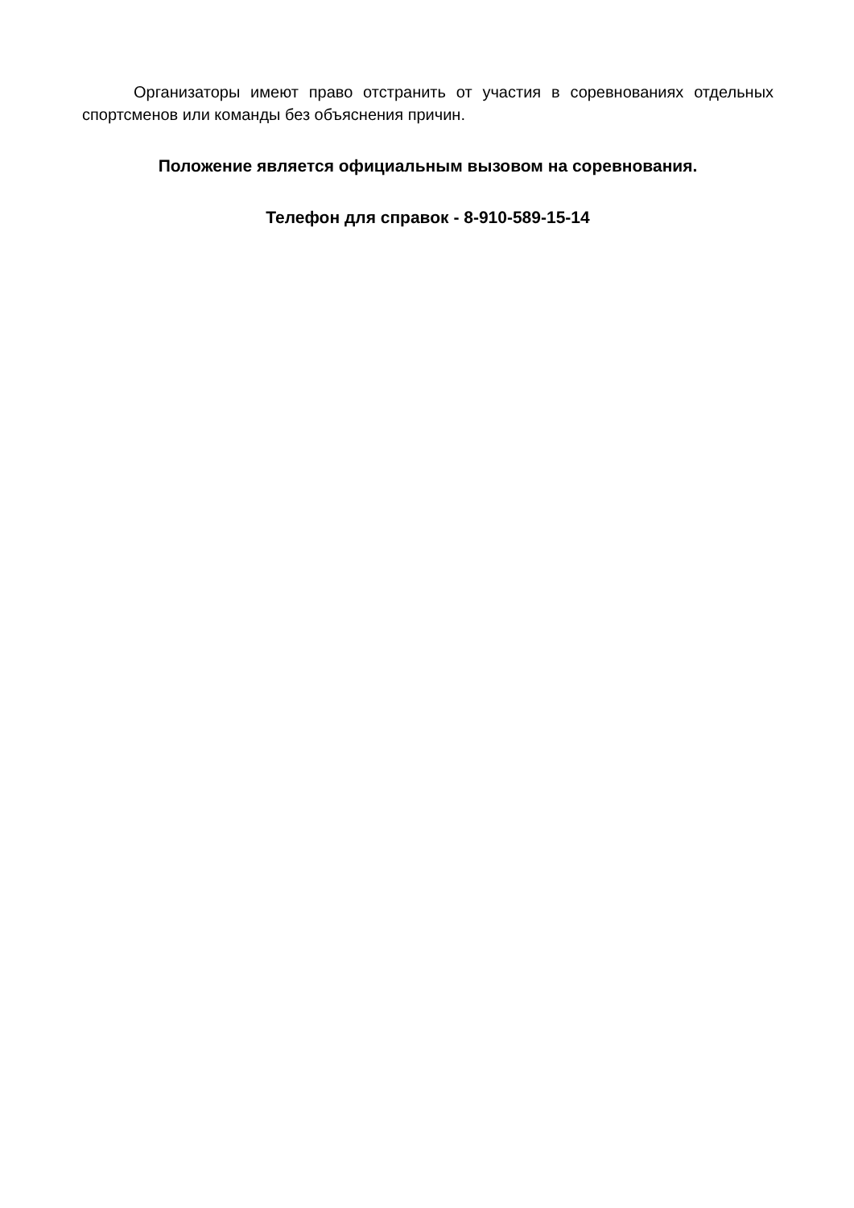Организаторы имеют право отстранить от участия в соревнованиях отдельных спортсменов или команды без объяснения причин.
Положение является официальным вызовом на соревнования.
Телефон для справок - 8-910-589-15-14